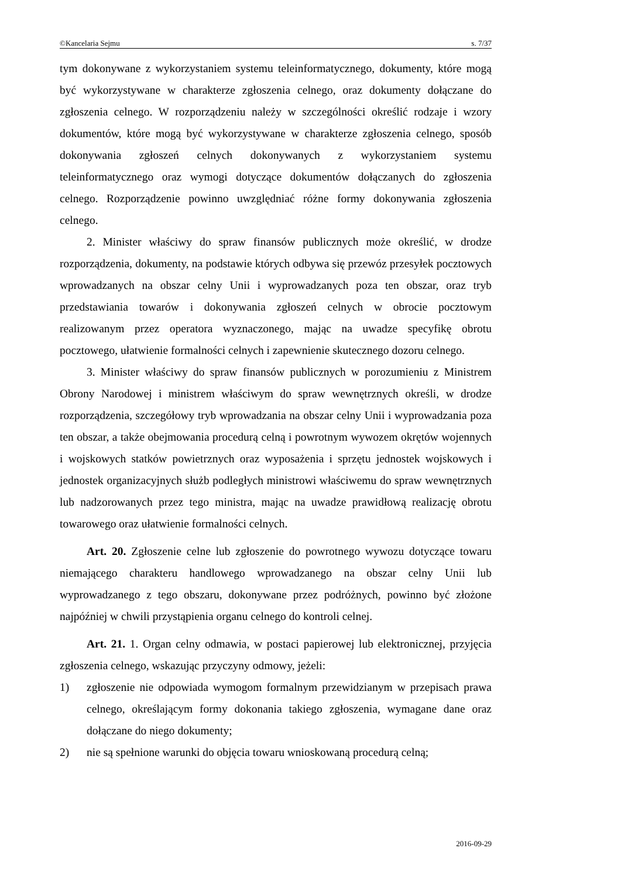©Kancelaria Sejmu s. 7/37
tym dokonywane z wykorzystaniem systemu teleinformatycznego, dokumenty, które mogą być wykorzystywane w charakterze zgłoszenia celnego, oraz dokumenty dołączane do zgłoszenia celnego. W rozporządzeniu należy w szczególności określić rodzaje i wzory dokumentów, które mogą być wykorzystywane w charakterze zgłoszenia celnego, sposób dokonywania zgłoszeń celnych dokonywanych z wykorzystaniem systemu teleinformatycznego oraz wymogi dotyczące dokumentów dołączanych do zgłoszenia celnego. Rozporządzenie powinno uwzględniać różne formy dokonywania zgłoszenia celnego.
2. Minister właściwy do spraw finansów publicznych może określić, w drodze rozporządzenia, dokumenty, na podstawie których odbywa się przewóz przesyłek pocztowych wprowadzanych na obszar celny Unii i wyprowadzanych poza ten obszar, oraz tryb przedstawiania towarów i dokonywania zgłoszeń celnych w obrocie pocztowym realizowanym przez operatora wyznaczonego, mając na uwadze specyfikę obrotu pocztowego, ułatwienie formalności celnych i zapewnienie skutecznego dozoru celnego.
3. Minister właściwy do spraw finansów publicznych w porozumieniu z Ministrem Obrony Narodowej i ministrem właściwym do spraw wewnętrznych określi, w drodze rozporządzenia, szczegółowy tryb wprowadzania na obszar celny Unii i wyprowadzania poza ten obszar, a także obejmowania procedurą celną i powrotnym wywozem okrętów wojennych i wojskowych statków powietrznych oraz wyposażenia i sprzętu jednostek wojskowych i jednostek organizacyjnych służb podległych ministrowi właściwemu do spraw wewnętrznych lub nadzorowanych przez tego ministra, mając na uwadze prawidłową realizację obrotu towarowego oraz ułatwienie formalności celnych.
Art. 20. Zgłoszenie celne lub zgłoszenie do powrotnego wywozu dotyczące towaru niemającego charakteru handlowego wprowadzanego na obszar celny Unii lub wyprowadzanego z tego obszaru, dokonywane przez podróżnych, powinno być złożone najpóźniej w chwili przystąpienia organu celnego do kontroli celnej.
Art. 21. 1. Organ celny odmawia, w postaci papierowej lub elektronicznej, przyjęcia zgłoszenia celnego, wskazując przyczyny odmowy, jeżeli:
1) zgłoszenie nie odpowiada wymogom formalnym przewidzianym w przepisach prawa celnego, określającym formy dokonania takiego zgłoszenia, wymagane dane oraz dołączane do niego dokumenty;
2) nie są spełnione warunki do objęcia towaru wnioskowaną procedurą celną;
2016-09-29